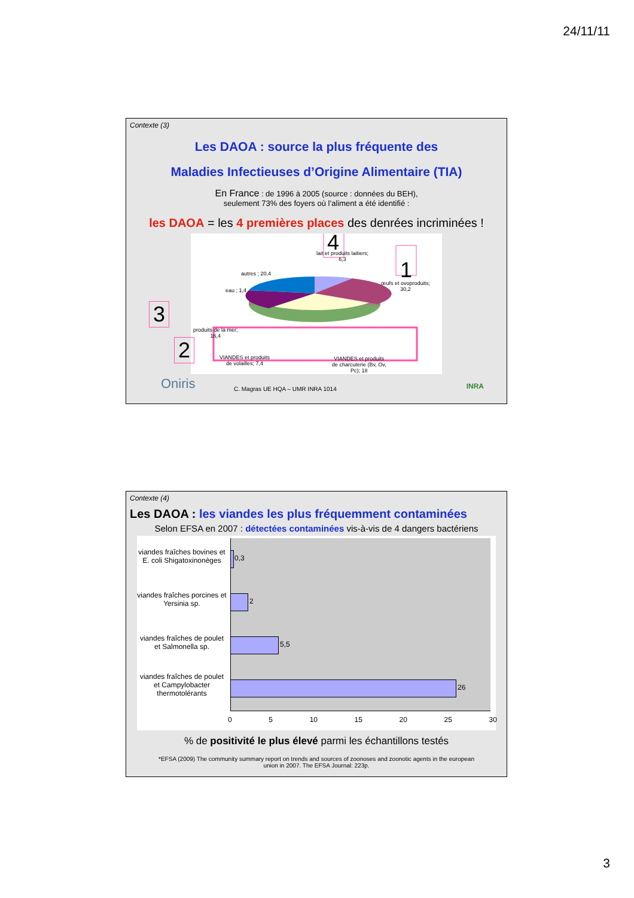24/11/11
Contexte (3)
Les DAOA : source la plus fréquente des
Maladies Infectieuses d’Origine Alimentaire (TIA)
En France : de 1996 à 2005 (source : données du BEH),
seulement 73% des foyers où l’aliment a été identifié :
les DAOA = les 4 premières places des denrées incriminées !
lait et produits laitiers;
6,3
4
1
œufs et ovoproduits;
30,2
autres ; 20,4
eau ; 1,4
produits de la mer;
16,4
VIANDES et produits
de volailles; 7,4
VIANDES et produits
de charcuterie (Bv, Ov,
Pc); 18
3
2
Oniris
C. Magras UE HQA – UMR INRA 1014
INRA
Contexte (4)
Les DAOA : les viandes les plus fréquemment contaminées
Selon EFSA en 2007 : détectées contaminées vis-à-vis de 4 dangers bactériens
0,3
2
5,5
26
viandes fraîches bovines et E. coli Shigatoxinonèges
viandes fraîches porcines et Yersinia sp.
viandes fraîches de poulet et Salmonella sp.
viandes fraîches de poulet et Campylobacter thermotolérants
0 5 10 15 20 25 30
% de positivité le plus élevé parmi les échantillons testés
*EFSA (2009) The community summary report on trends and sources of zoonoses and zoonotic agents in the european
union in 2007. The EFSA Journal: 223p.
3